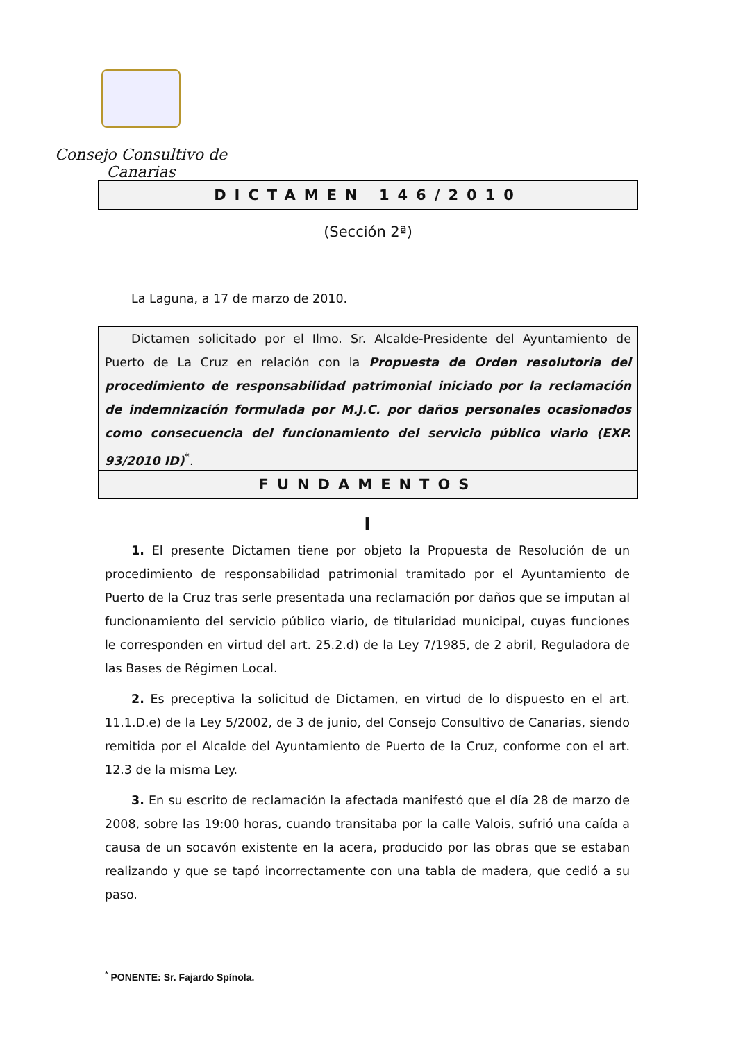Consejo Consultivo de Canarias
DICTAMEN 146/2010
(Sección 2ª)
La Laguna, a 17 de marzo de 2010.
Dictamen solicitado por el Ilmo. Sr. Alcalde-Presidente del Ayuntamiento de Puerto de La Cruz en relación con la Propuesta de Orden resolutoria del procedimiento de responsabilidad patrimonial iniciado por la reclamación de indemnización formulada por M.J.C. por daños personales ocasionados como consecuencia del funcionamiento del servicio público viario (EXP. 93/2010 ID)<sup>*</sup>.
FUNDAMENTOS
I
1. El presente Dictamen tiene por objeto la Propuesta de Resolución de un procedimiento de responsabilidad patrimonial tramitado por el Ayuntamiento de Puerto de la Cruz tras serle presentada una reclamación por daños que se imputan al funcionamiento del servicio público viario, de titularidad municipal, cuyas funciones le corresponden en virtud del art. 25.2.d) de la Ley 7/1985, de 2 abril, Reguladora de las Bases de Régimen Local.
2. Es preceptiva la solicitud de Dictamen, en virtud de lo dispuesto en el art. 11.1.D.e) de la Ley 5/2002, de 3 de junio, del Consejo Consultivo de Canarias, siendo remitida por el Alcalde del Ayuntamiento de Puerto de la Cruz, conforme con el art. 12.3 de la misma Ley.
3. En su escrito de reclamación la afectada manifestó que el día 28 de marzo de 2008, sobre las 19:00 horas, cuando transitaba por la calle Valois, sufrió una caída a causa de un socavón existente en la acera, producido por las obras que se estaban realizando y que se tapó incorrectamente con una tabla de madera, que cedió a su paso.
<sup>*</sup> PONENTE: Sr. Fajardo Spínola.